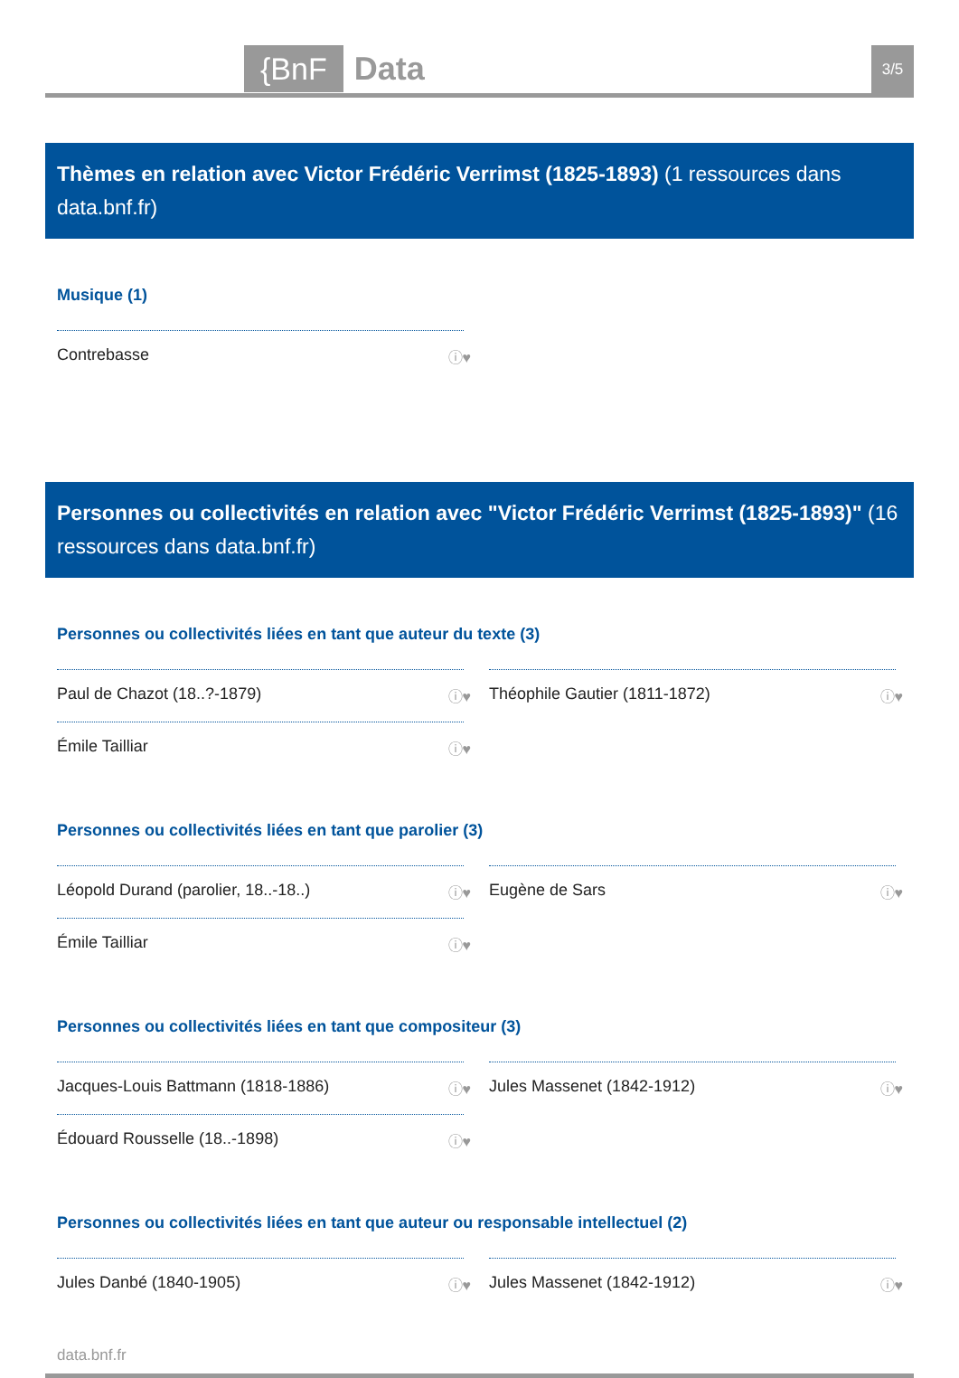{BnF Data 3/5
Thèmes en relation avec Victor Frédéric Verrimst (1825-1893) (1 ressources dans data.bnf.fr)
Musique (1)
Contrebasse ⓘ♥
Personnes ou collectivités en relation avec "Victor Frédéric Verrimst (1825-1893)" (16 ressources dans data.bnf.fr)
Personnes ou collectivités liées en tant que auteur du texte (3)
Paul de Chazot (18..?-1879) ⓘ♥
Émile Tailliar ⓘ♥
Théophile Gautier (1811-1872) ⓘ♥
Personnes ou collectivités liées en tant que parolier (3)
Léopold Durand (parolier, 18..-18..) ⓘ♥
Émile Tailliar ⓘ♥
Eugène de Sars ⓘ♥
Personnes ou collectivités liées en tant que compositeur (3)
Jacques-Louis Battmann (1818-1886) ⓘ♥
Édouard Rousselle (18..-1898) ⓘ♥
Jules Massenet (1842-1912) ⓘ♥
Personnes ou collectivités liées en tant que auteur ou responsable intellectuel (2)
Jules Danbé (1840-1905) ⓘ♥
Jules Massenet (1842-1912) ⓘ♥
data.bnf.fr